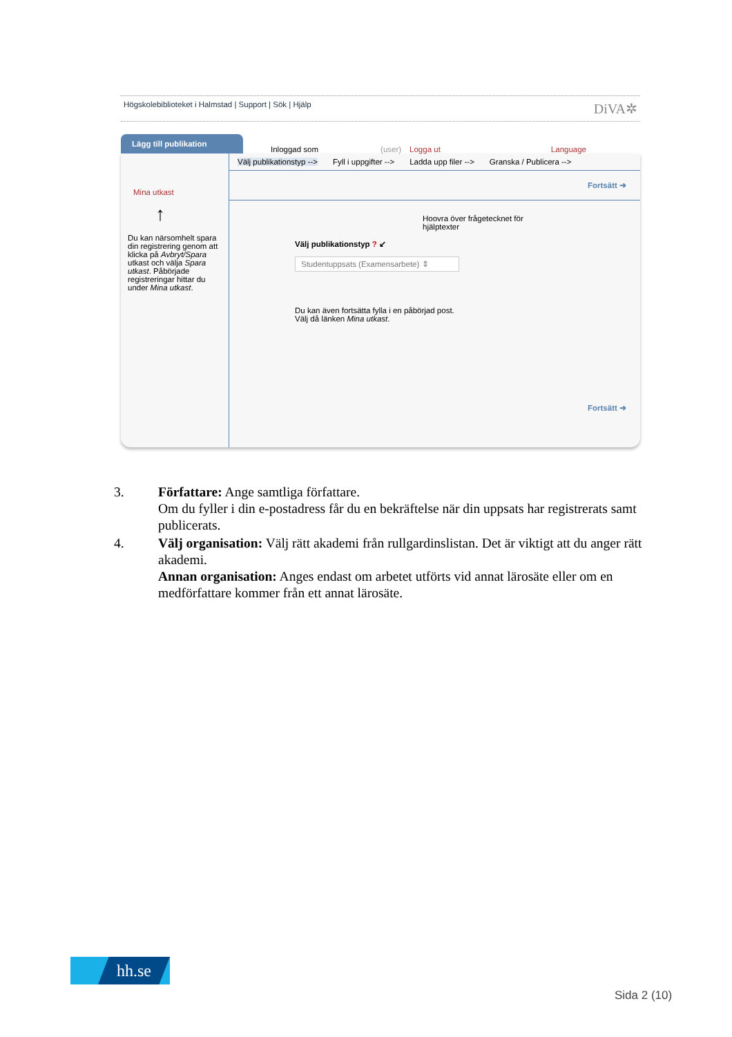Högskolebiblioteket i Halmstad | Support | Sök | Hjälp DiVA✲
Lägg till publikation
Inloggad som (user) Logga ut Language
Mina utkast
↑
Du kan närsomhelt spara din registrering genom att klicka på Avbryt/Spara utkast och välja Spara utkast. Påbörjade registreringar hittar du under Mina utkast.
Välj publikationstyp --> Fyll i uppgifter --> Ladda upp filer --> Granska / Publicera -->
Fortsätt ➜
Hoovra över frågetecknet för hjälptexter
Välj publikationstyp ? ↙
Studentuppsats (Examensarbete) ⇕
Du kan även fortsätta fylla i en påbörjad post.
Välj då länken Mina utkast.
Fortsätt ➜
3. Författare: Ange samtliga författare.
Om du fyller i din e-postadress får du en bekräftelse när din uppsats har registrerats samt publicerats.
4. Välj organisation: Välj rätt akademi från rullgardinslistan. Det är viktigt att du anger rätt akademi.
Annan organisation: Anges endast om arbetet utförts vid annat lärosäte eller om en medförfattare kommer från ett annat lärosäte.
hh.se
Sida 2 (10)